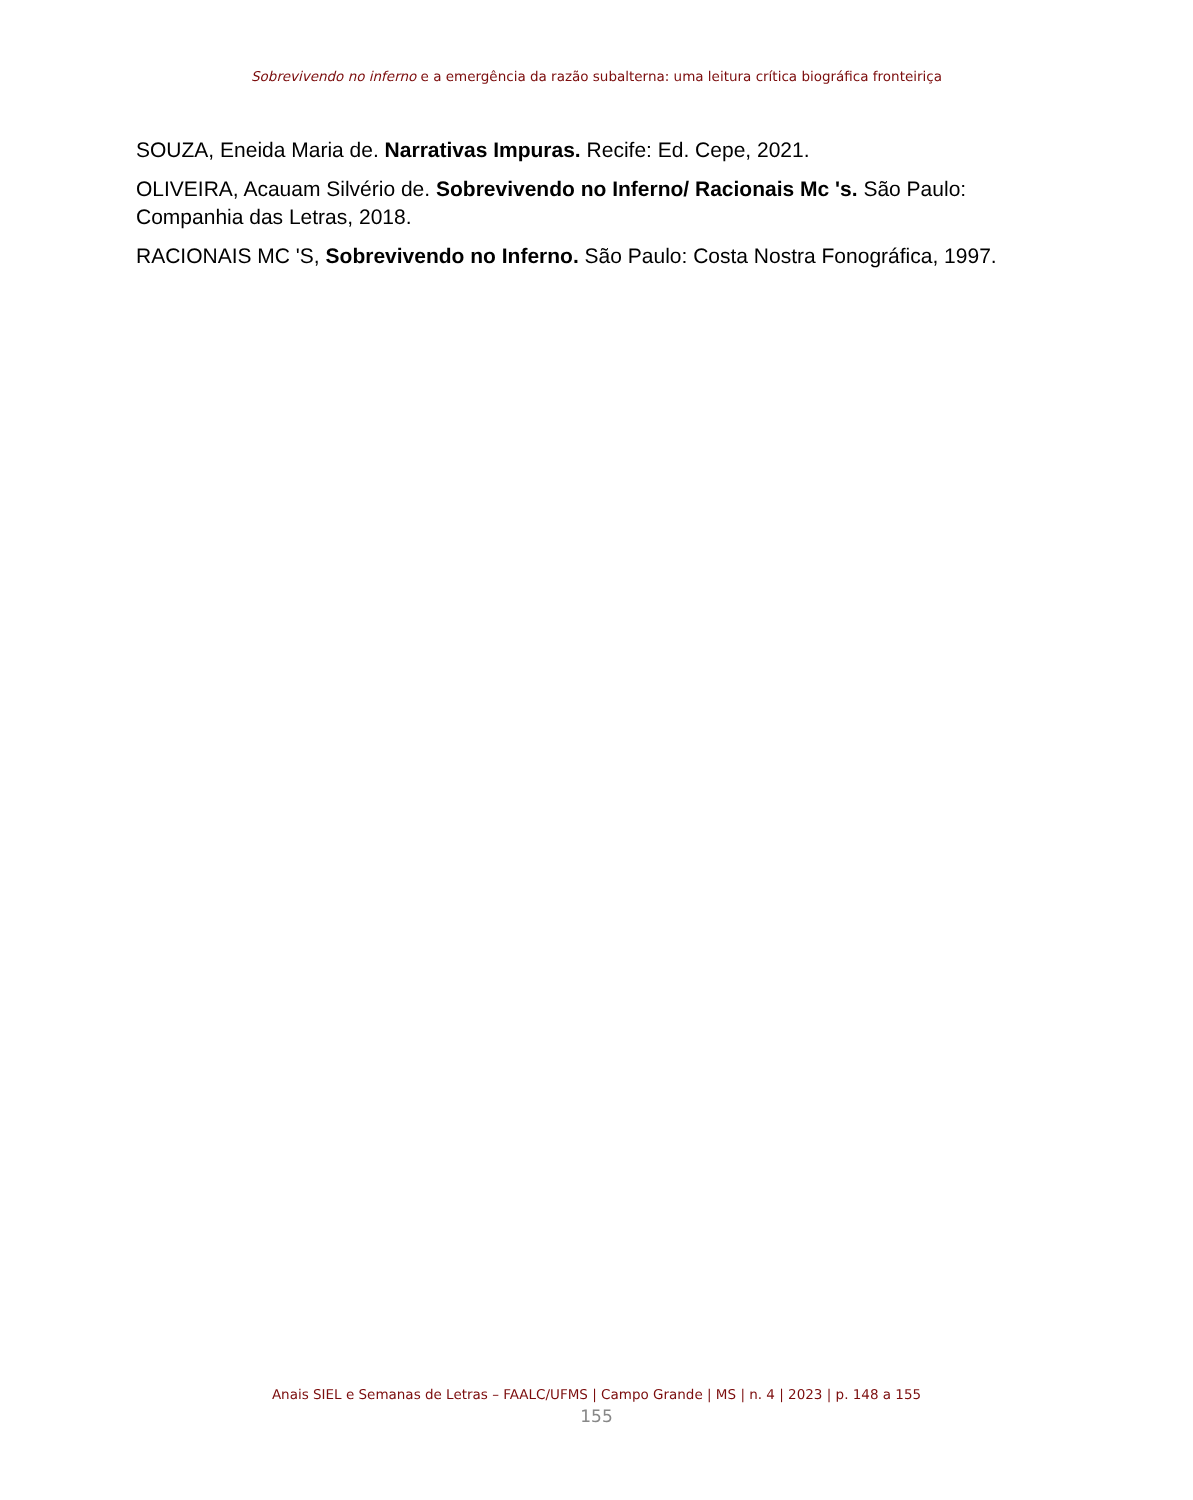Sobrevivendo no inferno e a emergência da razão subalterna: uma leitura crítica biográfica fronteiriça
SOUZA, Eneida Maria de. Narrativas Impuras. Recife: Ed. Cepe, 2021.
OLIVEIRA, Acauam Silvério de. Sobrevivendo no Inferno/ Racionais Mc 's. São Paulo: Companhia das Letras, 2018.
RACIONAIS MC 'S, Sobrevivendo no Inferno. São Paulo: Costa Nostra Fonográfica, 1997.
Anais SIEL e Semanas de Letras – FAALC/UFMS | Campo Grande | MS | n. 4 | 2023 | p. 148 a 155
155